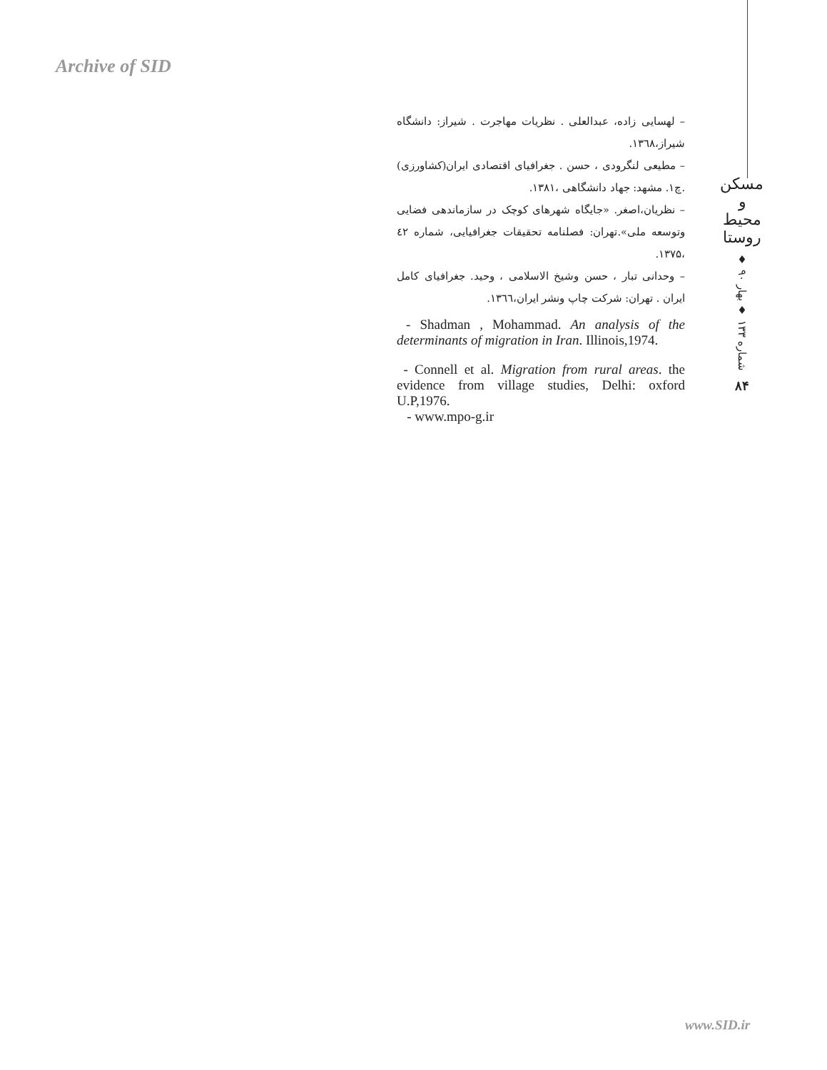Archive of SID
– لهسایی زاده، عبدالعلی . نظریات مهاجرت . شیراز: دانشگاه شیراز،۱۳٦۸.
– مطیعی لنگرودی ، حسن . جغرافیای اقتصادی ایران(کشاورزی) .چ۱. مشهد: جهاد دانشگاهی ،۱۳۸۱.
– نظریان،اصغر. «جایگاه شهرهای کوچک در سازماندهی فضایی وتوسعه ملی».تهران: فصلنامه تحقیقات جغرافیایی، شماره ٤۲ ،۱۳۷۵.
– وحدانی تبار ، حسن وشیخ الاسلامی ، وحید. جغرافیای کامل ایران . تهران: شرکت چاپ ونشر ایران،۱۳٦٦.
- Shadman , Mohammad. An analysis of the determinants of migration in Iran. Illinois,1974.
- Connell et al. Migration from rural areas. the evidence from village studies, Delhi: oxford U.P,1976.
- www.mpo-g.ir
مسکن و محیط روستا
شماره ۱۳۳ ♦ بهار ۹۰ ♦
۸۴
www.SID.ir